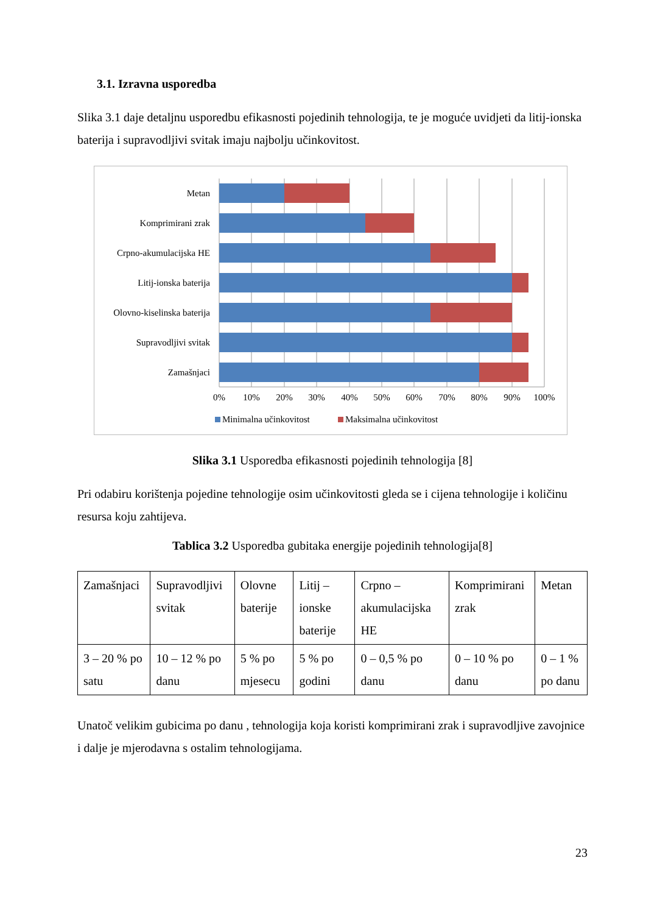3.1. Izravna usporedba
Slika 3.1 daje detaljnu usporedbu efikasnosti pojedinih tehnologija, te je moguće uvidjeti da litij-ionska baterija i supravodljivi svitak imaju najbolju učinkovitost.
Metan
Komprimirani zrak
Crpno-akumulacijska HE
Litij-ionska baterija
Olovno-kiselinska baterija
Supravodljivi svitak
Zamašnjaci
0%
10%
20%
30%
40%
50%
60%
70%
80%
90%
100%
Minimalna učinkovitost
Maksimalna učinkovitost
Slika 3.1 Usporedba efikasnosti pojedinih tehnologija [8]
Pri odabiru korištenja pojedine tehnologije osim učinkovitosti gleda se i cijena tehnologije i količinu resursa koju zahtijeva.
Tablica 3.2 Usporedba gubitaka energije pojedinih tehnologija[8]
| Zamašnjaci | Supravodljivi svitak | Olovne baterije | Litij – ionske baterije | Crpno – akumulacijska HE | Komprimirani zrak | Metan |
| 3 – 20 % po satu | 10 – 12 % po danu | 5 % po mjesecu | 5 % po godini | 0 – 0,5 % po danu | 0 – 10 % po danu | 0 – 1 % po danu |
Unatoč velikim gubicima po danu , tehnologija koja koristi komprimirani zrak i supravodljive zavojnice i dalje je mjerodavna s ostalim tehnologijama.
23